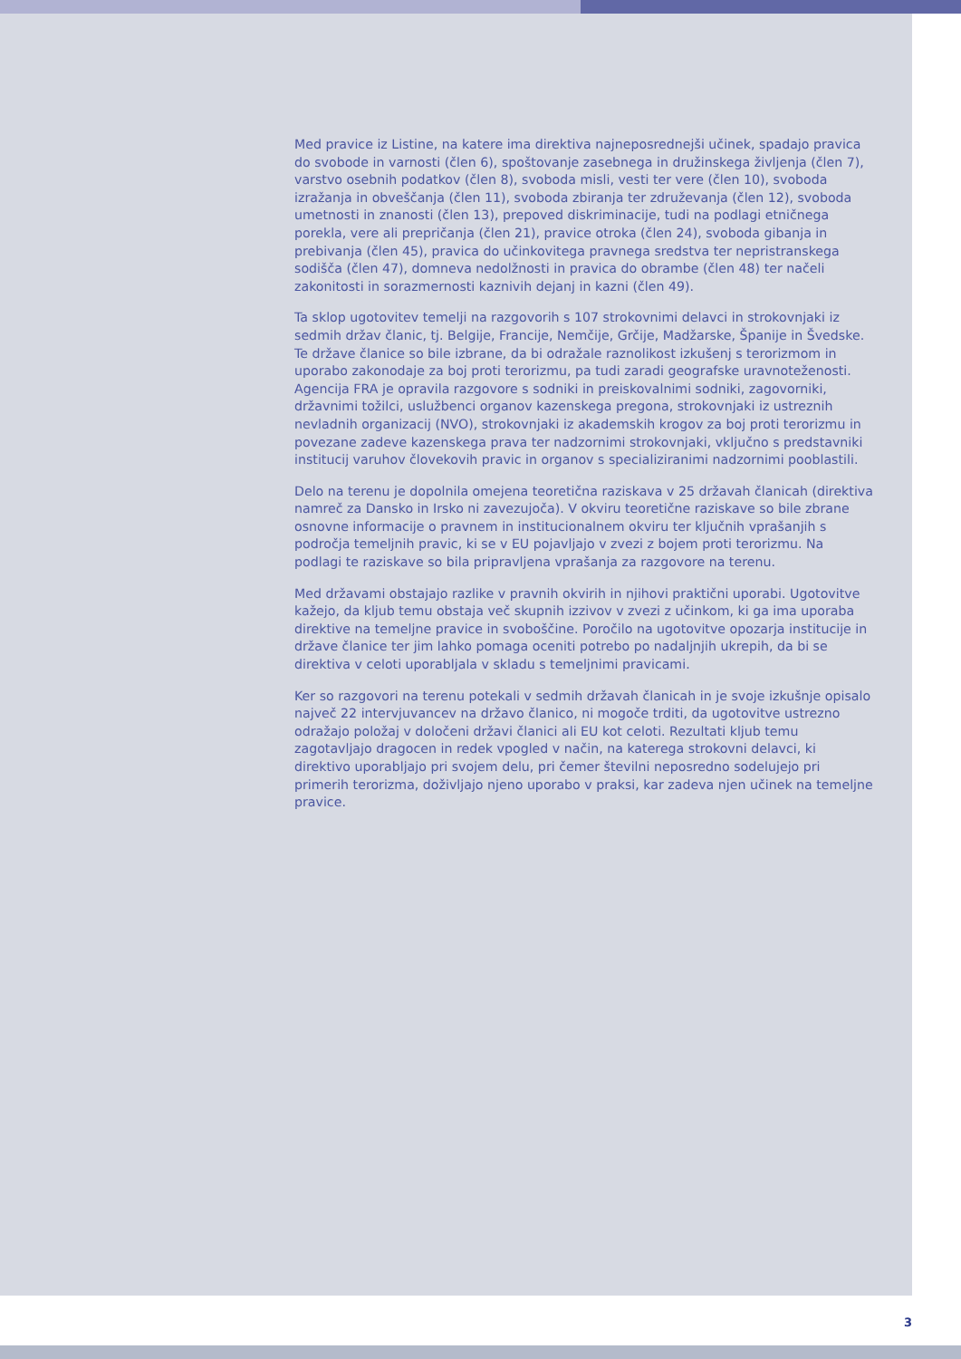Med pravice iz Listine, na katere ima direktiva najneposrednejši učinek, spadajo pravica do svobode in varnosti (člen 6), spoštovanje zasebnega in družinskega življenja (člen 7), varstvo osebnih podatkov (člen 8), svoboda misli, vesti ter vere (člen 10), svoboda izražanja in obveščanja (člen 11), svoboda zbiranja ter združevanja (člen 12), svoboda umetnosti in znanosti (člen 13), prepoved diskriminacije, tudi na podlagi etničnega porekla, vere ali prepričanja (člen 21), pravice otroka (člen 24), svoboda gibanja in prebivanja (člen 45), pravica do učinkovitega pravnega sredstva ter nepristranskega sodišča (člen 47), domneva nedolžnosti in pravica do obrambe (člen 48) ter načeli zakonitosti in sorazmernosti kaznivih dejanj in kazni (člen 49).
Ta sklop ugotovitev temelji na razgovorih s 107 strokovnimi delavci in strokovnjaki iz sedmih držav članic, tj. Belgije, Francije, Nemčije, Grčije, Madžarske, Španije in Švedske. Te države članice so bile izbrane, da bi odražale raznolikost izkušenj s terorizmom in uporabo zakonodaje za boj proti terorizmu, pa tudi zaradi geografske uravnoteženosti. Agencija FRA je opravila razgovore s sodniki in preiskovalnimi sodniki, zagovorniki, državnimi tožilci, uslužbenci organov kazenskega pregona, strokovnjaki iz ustreznih nevladnih organizacij (NVO), strokovnjaki iz akademskih krogov za boj proti terorizmu in povezane zadeve kazenskega prava ter nadzornimi strokovnjaki, vključno s predstavniki institucij varuhov človekovih pravic in organov s specializiranimi nadzornimi pooblastili.
Delo na terenu je dopolnila omejena teoretična raziskava v 25 državah članicah (direktiva namreč za Dansko in Irsko ni zavezujoča). V okviru teoretične raziskave so bile zbrane osnovne informacije o pravnem in institucionalnem okviru ter ključnih vprašanjih s področja temeljnih pravic, ki se v EU pojavljajo v zvezi z bojem proti terorizmu. Na podlagi te raziskave so bila pripravljena vprašanja za razgovore na terenu.
Med državami obstajajo razlike v pravnih okvirih in njihovi praktični uporabi. Ugotovitve kažejo, da kljub temu obstaja več skupnih izzivov v zvezi z učinkom, ki ga ima uporaba direktive na temeljne pravice in svoboščine. Poročilo na ugotovitve opozarja institucije in države članice ter jim lahko pomaga oceniti potrebo po nadaljnjih ukrepih, da bi se direktiva v celoti uporabljala v skladu s temeljnimi pravicami.
Ker so razgovori na terenu potekali v sedmih državah članicah in je svoje izkušnje opisalo največ 22 intervjuvancev na državo članico, ni mogoče trditi, da ugotovitve ustrezno odražajo položaj v določeni državi članici ali EU kot celoti. Rezultati kljub temu zagotavljajo dragocen in redek vpogled v način, na katerega strokovni delavci, ki direktivo uporabljajo pri svojem delu, pri čemer številni neposredno sodelujejo pri primerih terorizma, doživljajo njeno uporabo v praksi, kar zadeva njen učinek na temeljne pravice.
3